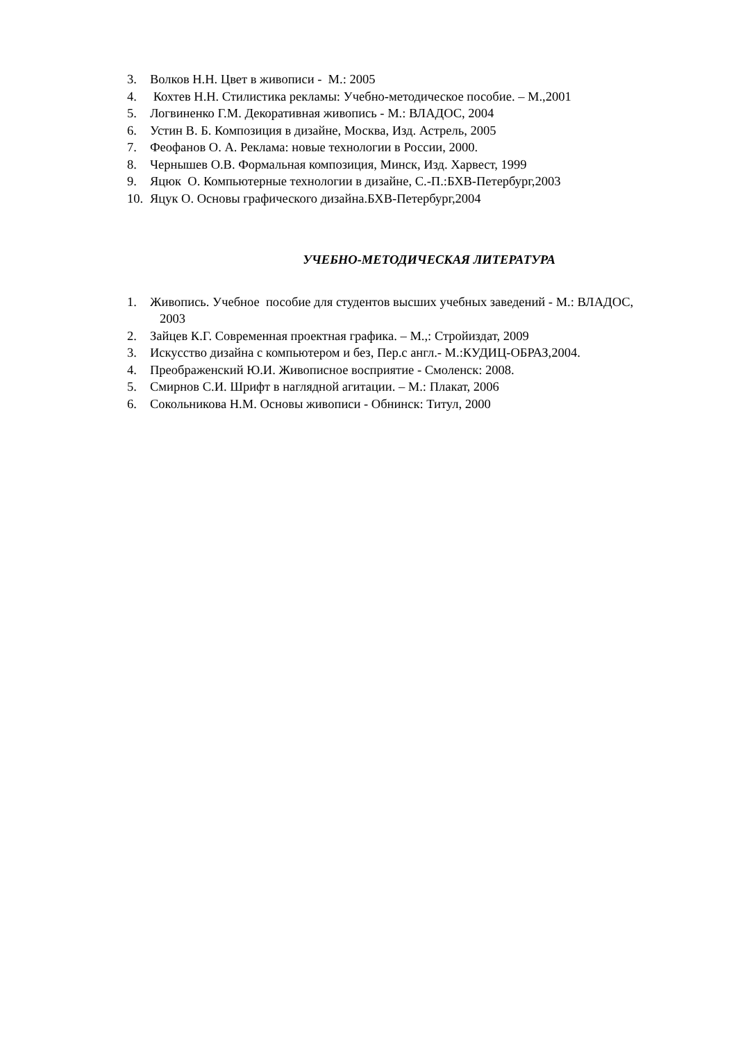3. Волков Н.Н. Цвет в живописи - М.: 2005
4. Кохтев Н.Н. Стилистика рекламы: Учебно-методическое пособие. – М.,2001
5. Логвиненко Г.М. Декоративная живопись - М.: ВЛАДОС, 2004
6. Устин В. Б. Композиция в дизайне, Москва, Изд. Астрель, 2005
7. Феофанов О. А. Реклама: новые технологии в России, 2000.
8. Чернышев О.В. Формальная композиция, Минск, Изд. Харвест, 1999
9. Яцюк О. Компьютерные технологии в дизайне, С.-П.:БХВ-Петербург,2003
10. Яцук О. Основы графического дизайна.БХВ-Петербург,2004
УЧЕБНО-МЕТОДИЧЕСКАЯ ЛИТЕРАТУРА
1. Живопись. Учебное пособие для студентов высших учебных заведений - М.: ВЛАДОС, 2003
2. Зайцев К.Г. Современная проектная графика. – М.,: Стройиздат, 2009
3. Искусство дизайна с компьютером и без, Пер.с англ.- М.:КУДИЦ-ОБРАЗ,2004.
4. Преображенский Ю.И. Живописное восприятие - Смоленск: 2008.
5. Смирнов С.И. Шрифт в наглядной агитации. – М.: Плакат, 2006
6. Сокольникова Н.М. Основы живописи - Обнинск: Титул, 2000